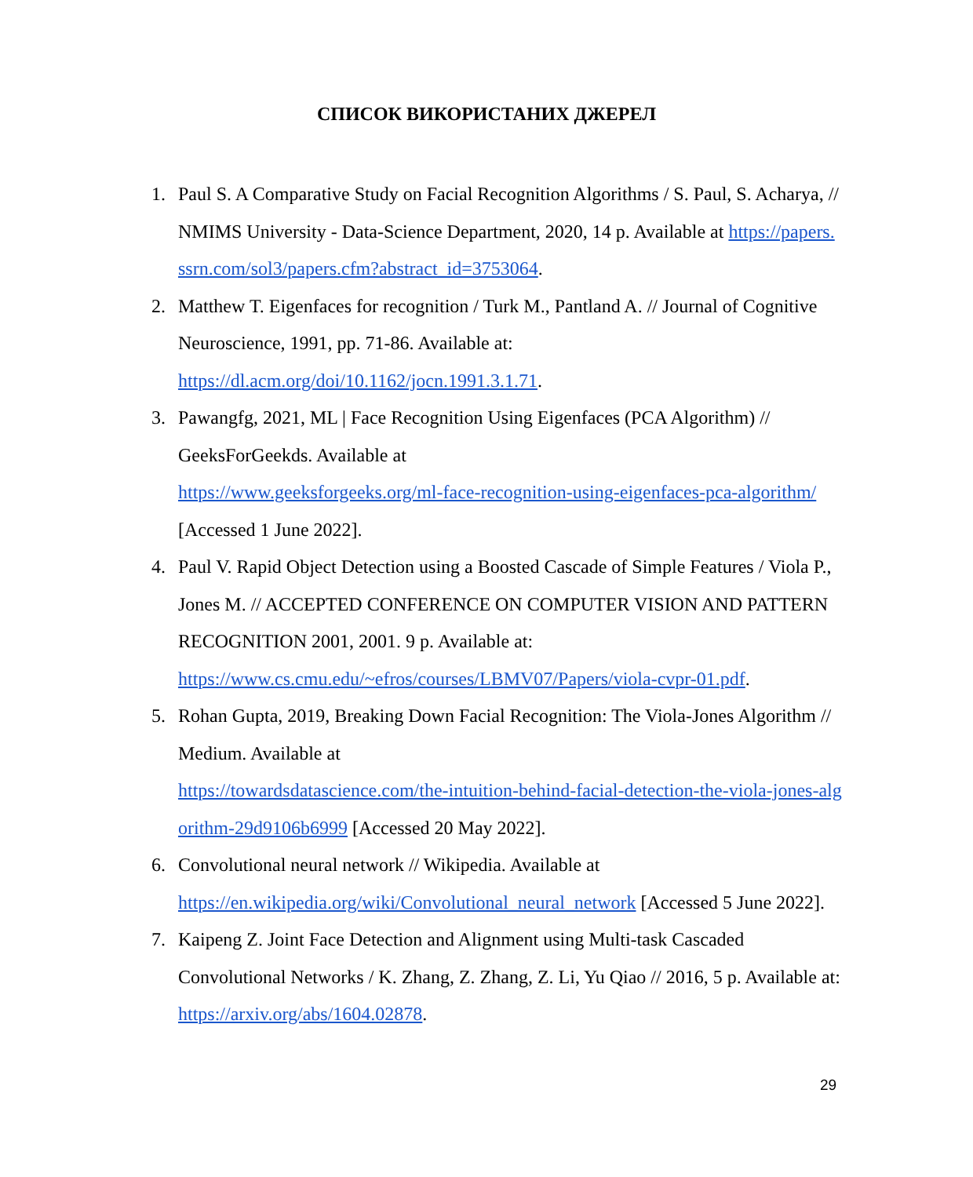СПИСОК ВИКОРИСТАНИХ ДЖЕРЕЛ
1. Paul S. A Comparative Study on Facial Recognition Algorithms / S. Paul, S. Acharya, // NMIMS University - Data-Science Department, 2020, 14 p. Available at https://papers.ssrn.com/sol3/papers.cfm?abstract_id=3753064.
2. Matthew T. Eigenfaces for recognition / Turk M., Pantland A. // Journal of Cognitive Neuroscience, 1991, pp. 71-86. Available at:
https://dl.acm.org/doi/10.1162/jocn.1991.3.1.71.
3. Pawangfg, 2021, ML | Face Recognition Using Eigenfaces (PCA Algorithm) // GeeksForGeekds. Available at
https://www.geeksforgeeks.org/ml-face-recognition-using-eigenfaces-pca-algorithm/ [Accessed 1 June 2022].
4. Paul V. Rapid Object Detection using a Boosted Cascade of Simple Features / Viola P., Jones M. // ACCEPTED CONFERENCE ON COMPUTER VISION AND PATTERN RECOGNITION 2001, 2001. 9 p. Available at:
https://www.cs.cmu.edu/~efros/courses/LBMV07/Papers/viola-cvpr-01.pdf.
5. Rohan Gupta, 2019, Breaking Down Facial Recognition: The Viola-Jones Algorithm // Medium. Available at
https://towardsdatascience.com/the-intuition-behind-facial-detection-the-viola-jones-algorithm-29d9106b6999 [Accessed 20 May 2022].
6. Convolutional neural network // Wikipedia. Available at
https://en.wikipedia.org/wiki/Convolutional_neural_network [Accessed 5 June 2022].
7. Kaipeng Z. Joint Face Detection and Alignment using Multi-task Cascaded Convolutional Networks / K. Zhang, Z. Zhang, Z. Li, Yu Qiao // 2016, 5 p. Available at: https://arxiv.org/abs/1604.02878.
29